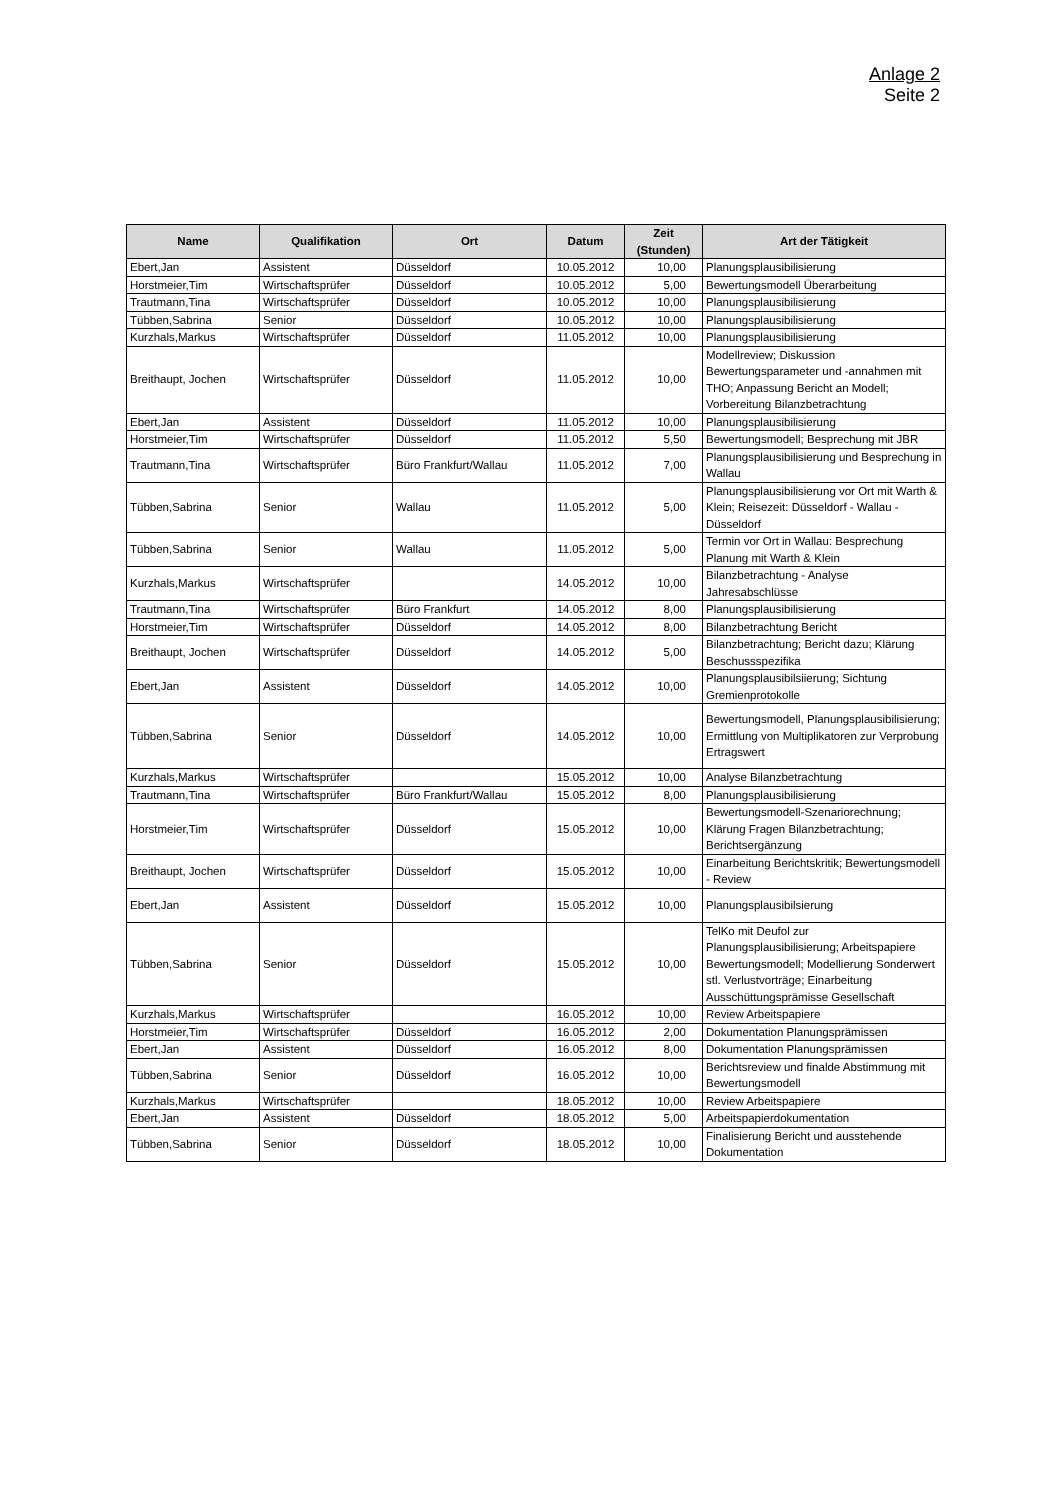Anlage 2
Seite 2
| Name | Qualifikation | Ort | Datum | Zeit (Stunden) | Art der Tätigkeit |
| --- | --- | --- | --- | --- | --- |
| Ebert,Jan | Assistent | Düsseldorf | 10.05.2012 | 10,00 | Planungsplausibilisierung |
| Horstmeier,Tim | Wirtschaftsprüfer | Düsseldorf | 10.05.2012 | 5,00 | Bewertungsmodell Überarbeitung |
| Trautmann,Tina | Wirtschaftsprüfer | Düsseldorf | 10.05.2012 | 10,00 | Planungsplausibilisierung |
| Tübben,Sabrina | Senior | Düsseldorf | 10.05.2012 | 10,00 | Planungsplausibilisierung |
| Kurzhals,Markus | Wirtschaftsprüfer | Düsseldorf | 11.05.2012 | 10,00 | Planungsplausibilisierung |
| Breithaupt, Jochen | Wirtschaftsprüfer | Düsseldorf | 11.05.2012 | 10,00 | Modellreview; Diskussion Bewertungsparameter und -annahmen mit THO; Anpassung Bericht an Modell; Vorbereitung Bilanzbetrachtung |
| Ebert,Jan | Assistent | Düsseldorf | 11.05.2012 | 10,00 | Planungsplausibilisierung |
| Horstmeier,Tim | Wirtschaftsprüfer | Düsseldorf | 11.05.2012 | 5,50 | Bewertungsmodell; Besprechung mit JBR |
| Trautmann,Tina | Wirtschaftsprüfer | Büro Frankfurt/Wallau | 11.05.2012 | 7,00 | Planungsplausibilisierung und Besprechung in Wallau |
| Tübben,Sabrina | Senior | Wallau | 11.05.2012 | 5,00 | Planungsplausibilisierung vor Ort mit Warth & Klein; Reisezeit: Düsseldorf - Wallau - Düsseldorf |
| Tübben,Sabrina | Senior | Wallau | 11.05.2012 | 5,00 | Termin vor Ort in Wallau: Besprechung Planung mit Warth & Klein |
| Kurzhals,Markus | Wirtschaftsprüfer | | 14.05.2012 | 10,00 | Bilanzbetrachtung - Analyse Jahresabschlüsse |
| Trautmann,Tina | Wirtschaftsprüfer | Büro Frankfurt | 14.05.2012 | 8,00 | Planungsplausibilisierung |
| Horstmeier,Tim | Wirtschaftsprüfer | Düsseldorf | 14.05.2012 | 8,00 | Bilanzbetrachtung Bericht |
| Breithaupt, Jochen | Wirtschaftsprüfer | Düsseldorf | 14.05.2012 | 5,00 | Bilanzbetrachtung; Bericht dazu; Klärung Beschussspezifika |
| Ebert,Jan | Assistent | Düsseldorf | 14.05.2012 | 10,00 | Planungsplausibilsiierung; Sichtung Gremienprotokolle |
| Tübben,Sabrina | Senior | Düsseldorf | 14.05.2012 | 10,00 | Bewertungsmodell, Planungsplausibilisierung; Ermittlung von Multiplikatoren zur Verprobung Ertragswert |
| Kurzhals,Markus | Wirtschaftsprüfer | | 15.05.2012 | 10,00 | Analyse Bilanzbetrachtung |
| Trautmann,Tina | Wirtschaftsprüfer | Büro Frankfurt/Wallau | 15.05.2012 | 8,00 | Planungsplausibilisierung |
| Horstmeier,Tim | Wirtschaftsprüfer | Düsseldorf | 15.05.2012 | 10,00 | Bewertungsmodell-Szenariorechnung; Klärung Fragen Bilanzbetrachtung; Berichtsergänzung |
| Breithaupt, Jochen | Wirtschaftsprüfer | Düsseldorf | 15.05.2012 | 10,00 | Einarbeitung Berichtskritik; Bewertungsmodell - Review |
| Ebert,Jan | Assistent | Düsseldorf | 15.05.2012 | 10,00 | Planungsplausibilsierung |
| Tübben,Sabrina | Senior | Düsseldorf | 15.05.2012 | 10,00 | TelKo mit Deufol zur Planungsplausibilisierung; Arbeitspapiere Bewertungsmodell; Modellierung Sonderwert stl. Verlustvorträge; Einarbeitung Ausschüttungsprämisse Gesellschaft |
| Kurzhals,Markus | Wirtschaftsprüfer | | 16.05.2012 | 10,00 | Review Arbeitspapiere |
| Horstmeier,Tim | Wirtschaftsprüfer | Düsseldorf | 16.05.2012 | 2,00 | Dokumentation Planungsprämissen |
| Ebert,Jan | Assistent | Düsseldorf | 16.05.2012 | 8,00 | Dokumentation Planungsprämissen |
| Tübben,Sabrina | Senior | Düsseldorf | 16.05.2012 | 10,00 | Berichtsreview und finalde Abstimmung mit Bewertungsmodell |
| Kurzhals,Markus | Wirtschaftsprüfer | | 18.05.2012 | 10,00 | Review Arbeitspapiere |
| Ebert,Jan | Assistent | Düsseldorf | 18.05.2012 | 5,00 | Arbeitspapierdokumentation |
| Tübben,Sabrina | Senior | Düsseldorf | 18.05.2012 | 10,00 | Finalisierung Bericht und ausstehende Dokumentation |